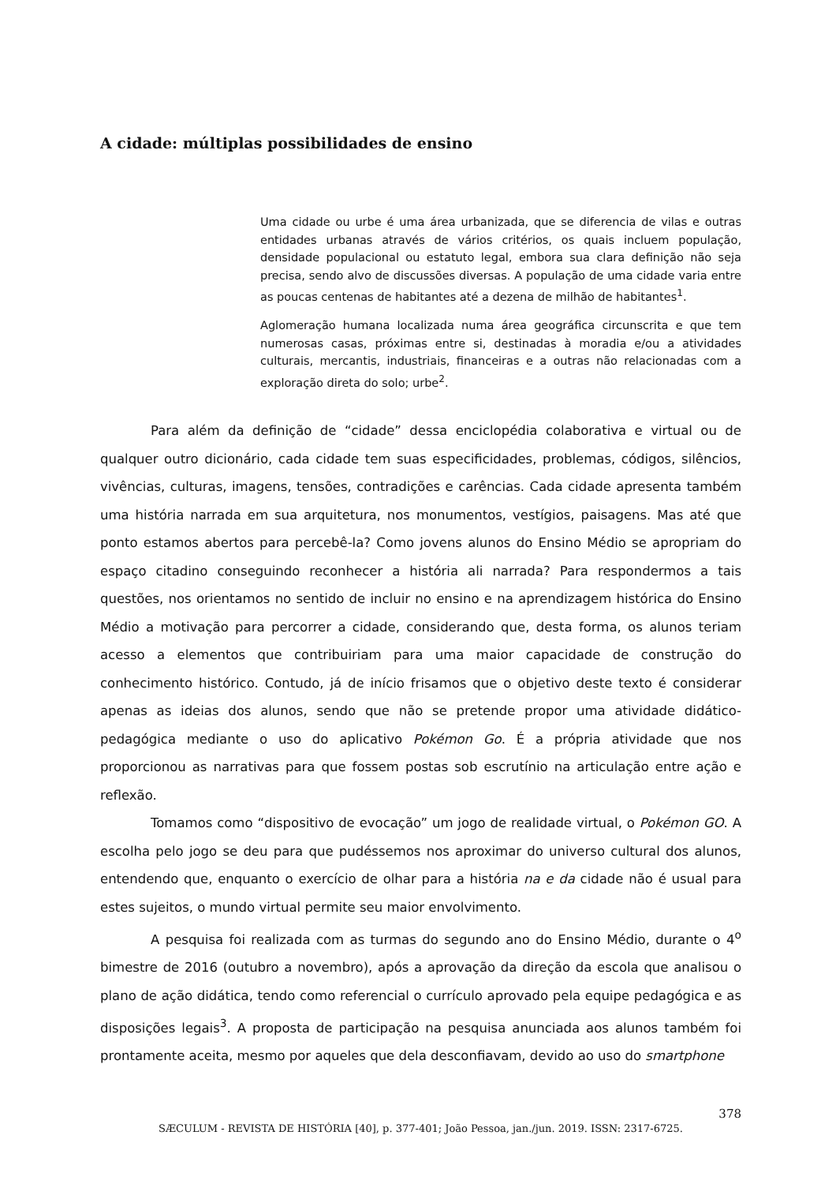A cidade: múltiplas possibilidades de ensino
Uma cidade ou urbe é uma área urbanizada, que se diferencia de vilas e outras entidades urbanas através de vários critérios, os quais incluem população, densidade populacional ou estatuto legal, embora sua clara definição não seja precisa, sendo alvo de discussões diversas. A população de uma cidade varia entre as poucas centenas de habitantes até a dezena de milhão de habitantes<sup>1</sup>.
Aglomeração humana localizada numa área geográfica circunscrita e que tem numerosas casas, próximas entre si, destinadas à moradia e/ou a atividades culturais, mercantis, industriais, financeiras e a outras não relacionadas com a exploração direta do solo; urbe<sup>2</sup>.
Para além da definição de “cidade” dessa enciclopédia colaborativa e virtual ou de qualquer outro dicionário, cada cidade tem suas especificidades, problemas, códigos, silêncios, vivências, culturas, imagens, tensões, contradições e carências. Cada cidade apresenta também uma história narrada em sua arquitetura, nos monumentos, vestígios, paisagens. Mas até que ponto estamos abertos para percebê-la? Como jovens alunos do Ensino Médio se apropriam do espaço citadino conseguindo reconhecer a história ali narrada? Para respondermos a tais questões, nos orientamos no sentido de incluir no ensino e na aprendizagem histórica do Ensino Médio a motivação para percorrer a cidade, considerando que, desta forma, os alunos teriam acesso a elementos que contribuiriam para uma maior capacidade de construção do conhecimento histórico. Contudo, já de início frisamos que o objetivo deste texto é considerar apenas as ideias dos alunos, sendo que não se pretende propor uma atividade didático-pedagógica mediante o uso do aplicativo Pokémon Go. É a própria atividade que nos proporcionou as narrativas para que fossem postas sob escrutínio na articulação entre ação e reflexão.
Tomamos como “dispositivo de evocação” um jogo de realidade virtual, o Pokémon GO. A escolha pelo jogo se deu para que pudéssemos nos aproximar do universo cultural dos alunos, entendendo que, enquanto o exercício de olhar para a história na e da cidade não é usual para estes sujeitos, o mundo virtual permite seu maior envolvimento.
A pesquisa foi realizada com as turmas do segundo ano do Ensino Médio, durante o 4<sup>o</sup> bimestre de 2016 (outubro a novembro), após a aprovação da direção da escola que analisou o plano de ação didática, tendo como referencial o currículo aprovado pela equipe pedagógica e as disposições legais<sup>3</sup>. A proposta de participação na pesquisa anunciada aos alunos também foi prontamente aceita, mesmo por aqueles que dela desconfiavam, devido ao uso do smartphone
378
SÆCULUM - REVISTA DE HISTÓRIA [40], p. 377-401; João Pessoa, jan./jun. 2019. ISSN: 2317-6725.